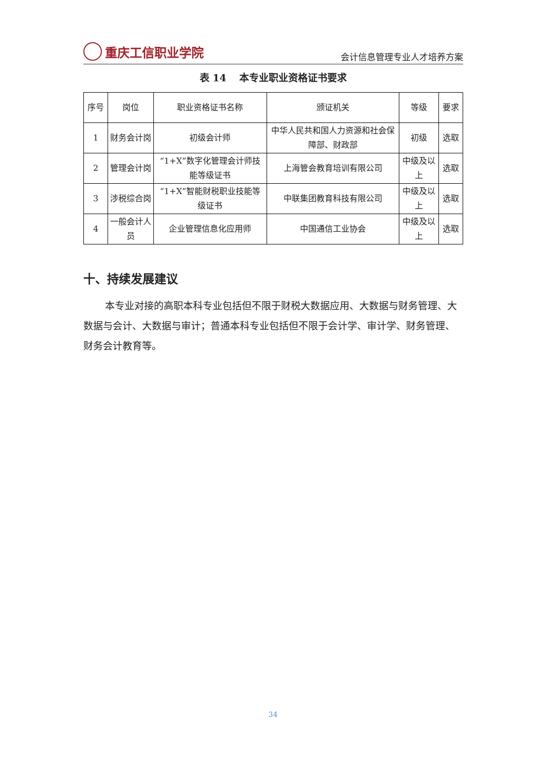重庆工信职业学院
会计信息管理专业人才培养方案
表 14　 本专业职业资格证书要求
| 序号 | 岗位 | 职业资格证书名称 | 颁证机关 | 等级 | 要求 |
| --- | --- | --- | --- | --- | --- |
| 1 | 财务会计岗 | 初级会计师 | 中华人民共和国人力资源和社会保障部、财政部 | 初级 | 选取 |
| 2 | 管理会计岗 | “1+X”数字化管理会计师技能等级证书 | 上海管会教育培训有限公司 | 中级及以上 | 选取 |
| 3 | 涉税综合岗 | “1+X”智能财税职业技能等级证书 | 中联集团教育科技有限公司 | 中级及以上 | 选取 |
| 4 | 一般会计人员 | 企业管理信息化应用师 | 中国通信工业协会 | 中级及以上 | 选取 |
十、持续发展建议
本专业对接的高职本科专业包括但不限于财税大数据应用、大数据与财务管理、大数据与会计、大数据与审计；普通本科专业包括但不限于会计学、审计学、财务管理、财务会计教育等。
34